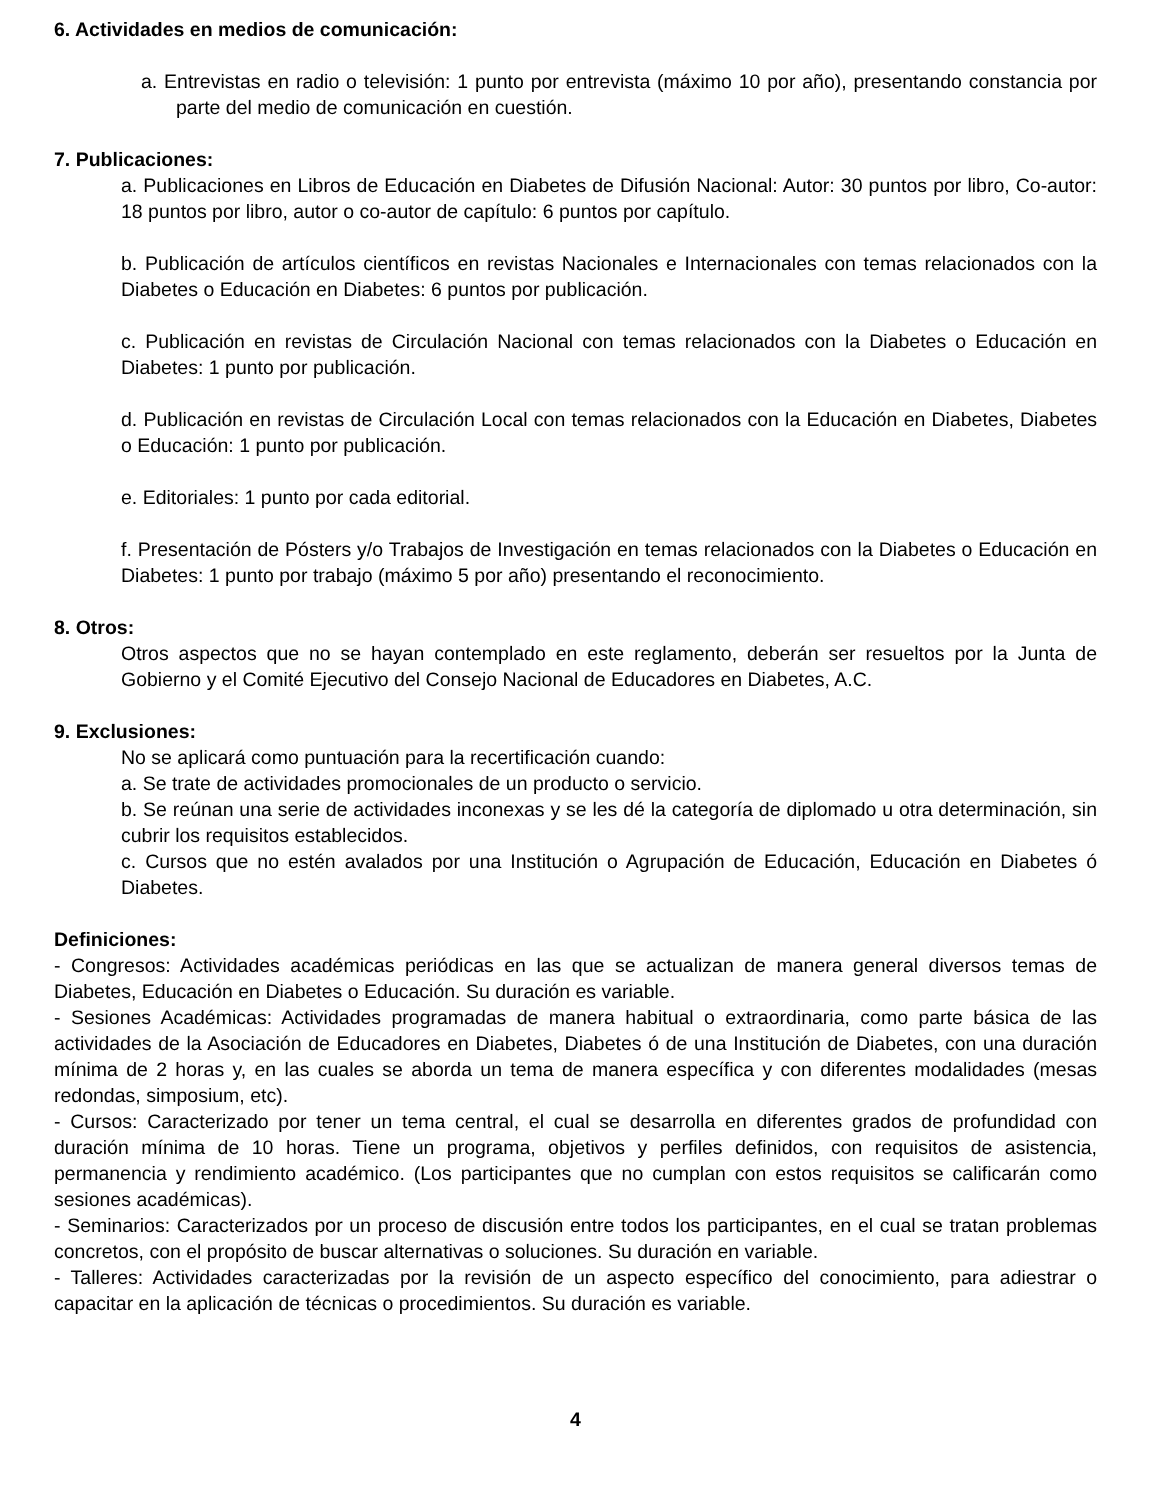6. Actividades en medios de comunicación:
a. Entrevistas en radio o televisión: 1 punto por entrevista (máximo 10 por año), presentando constancia por parte del medio de comunicación en cuestión.
7. Publicaciones:
a. Publicaciones en Libros de Educación en Diabetes de Difusión Nacional: Autor: 30 puntos por libro, Co-autor: 18 puntos por libro, autor o co-autor de capítulo: 6 puntos por capítulo.
b. Publicación de artículos científicos en revistas Nacionales e Internacionales con temas relacionados con la Diabetes o Educación en Diabetes: 6 puntos por publicación.
c. Publicación en revistas de Circulación Nacional con temas relacionados con la Diabetes o Educación en Diabetes: 1 punto por publicación.
d. Publicación en revistas de Circulación Local con temas relacionados con la Educación en Diabetes, Diabetes o Educación: 1 punto por publicación.
e. Editoriales: 1 punto por cada editorial.
f. Presentación de Pósters y/o Trabajos de Investigación en temas relacionados con la Diabetes o Educación en Diabetes: 1 punto por trabajo (máximo 5 por año) presentando el reconocimiento.
8. Otros:
Otros aspectos que no se hayan contemplado en este reglamento, deberán ser resueltos por la Junta de Gobierno y el Comité Ejecutivo del Consejo Nacional de Educadores en Diabetes, A.C.
9. Exclusiones:
No se aplicará como puntuación para la recertificación cuando:
a. Se trate de actividades promocionales de un producto o servicio.
b. Se reúnan una serie de actividades inconexas y se les dé la categoría de diplomado u otra determinación, sin cubrir los requisitos establecidos.
c. Cursos que no estén avalados por una Institución o Agrupación de Educación, Educación en Diabetes ó Diabetes.
Definiciones:
- Congresos: Actividades académicas periódicas en las que se actualizan de manera general diversos temas de Diabetes, Educación en Diabetes o Educación. Su duración es variable.
- Sesiones Académicas: Actividades programadas de manera habitual o extraordinaria, como parte básica de las actividades de la Asociación de Educadores en Diabetes, Diabetes ó de una Institución de Diabetes, con una duración mínima de 2 horas y, en las cuales se aborda un tema de manera específica y con diferentes modalidades (mesas redondas, simposium, etc).
- Cursos: Caracterizado por tener un tema central, el cual se desarrolla en diferentes grados de profundidad con duración mínima de 10 horas. Tiene un programa, objetivos y perfiles definidos, con requisitos de asistencia, permanencia y rendimiento académico. (Los participantes que no cumplan con estos requisitos se calificarán como sesiones académicas).
- Seminarios: Caracterizados por un proceso de discusión entre todos los participantes, en el cual se tratan problemas concretos, con el propósito de buscar alternativas o soluciones. Su duración en variable.
- Talleres: Actividades caracterizadas por la revisión de un aspecto específico del conocimiento, para adiestrar o capacitar en la aplicación de técnicas o procedimientos. Su duración es variable.
4